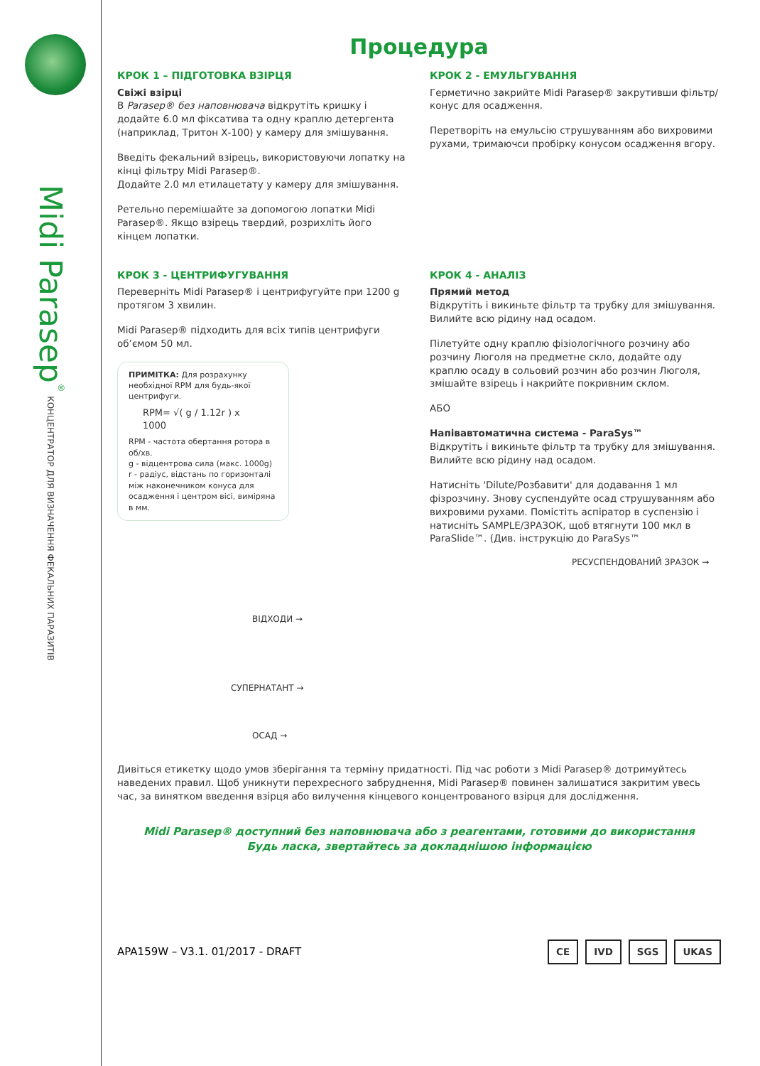Midi Parasep<sup>®</sup> КОНЦЕНТРАТОР ДЛЯ ВИЗНАЧЕННЯ ФЕКАЛЬНИХ ПАРАЗИТІВ
Процедура
КРОК 1 – ПІДГОТОВКА ВЗІРЦЯ
Свіжі взірці
В Parasep® без наповнювача відкрутіть кришку і додайте 6.0 мл фіксатива та одну краплю детергента (наприклад, Тритон Х-100) у камеру для змішування.
Введіть фекальний взірець, використовуючи лопатку на кінці фільтру Midi Parasep®.
Додайте 2.0 мл етилацетату у камеру для змішування.
Ретельно перемішайте за допомогою лопатки Midi Parasep®. Якщо взірець твердий, розрихліть його кінцем лопатки.
КРОК 2 - ЕМУЛЬГУВАННЯ
Герметично закрийте Midi Parasep® закрутивши фільтр/конус для осадження.
Перетворіть на емульсію струшуванням або вихровими рухами, тримаючси пробірку конусом осадження вгору.
КРОК 3 - ЦЕНТРИФУГУВАННЯ
Переверніть Midi Parasep® і центрифугуйте при 1200 g протягом 3 хвилин.
Midi Parasep® підходить для всіх типів центрифуги об’ємом 50 мл.
ПРИМІТКА: Для розрахунку необхідної RPM для будь-якої центрифуги.
RPM= √( g / 1.12r ) x 1000
RPM - частота обертання ротора в об/хв.
g - відцентрова сила (макс. 1000g)
r - радіус, відстань по горизонталі між наконечником конуса для осадження і центром вісі, виміряна в мм.
ВІДХОДИ →
СУПЕРНАТАНТ →
ОСАД →
КРОК 4 - АНАЛІЗ
Прямий метод
Відкрутіть і викиньте фільтр та трубку для змішування. Вилийте всю рідину над осадом.
Пілетуйте одну краплю фізіологічного розчину або розчину Люголя на предметне скло, додайте оду краплю осаду в сольовий розчин або розчин Люголя, змішайте взірець і накрийте покривним склом.
АБО
Напівавтоматична система - ParaSys™
Відкрутіть і викиньте фільтр та трубку для змішування. Вилийте всю рідину над осадом.
Натисніть 'Dilute/Розбавити' для додавання 1 мл фізрозчину. Знову суспендуйте осад струшуванням або вихровими рухами. Помістіть аспіратор в суспензію і натисніть SAMPLE/ЗРАЗОК, щоб втягнути 100 мкл в ParaSlide™. (Див. інструкцію до ParaSys™
РЕСУСПЕНДОВАНИЙ ЗРАЗОК →
Дивіться етикетку щодо умов зберігання та терміну придатності. Під час роботи з Midi Parasep® дотримуйтесь наведених правил. Щоб уникнути перехресного забруднення, Midi Parasep® повинен залишатися закритим увесь час, за винятком введення взірця або вилучення кінцевого концентрованого взірця для дослідження.
Midi Parasep® доступний без наповнювача або з реагентами, готовими до використання
Будь ласка, звертайтесь за докладнішою інформацією
APA159W – V3.1. 01/2017 - DRAFT
CE IVD SGS UKAS